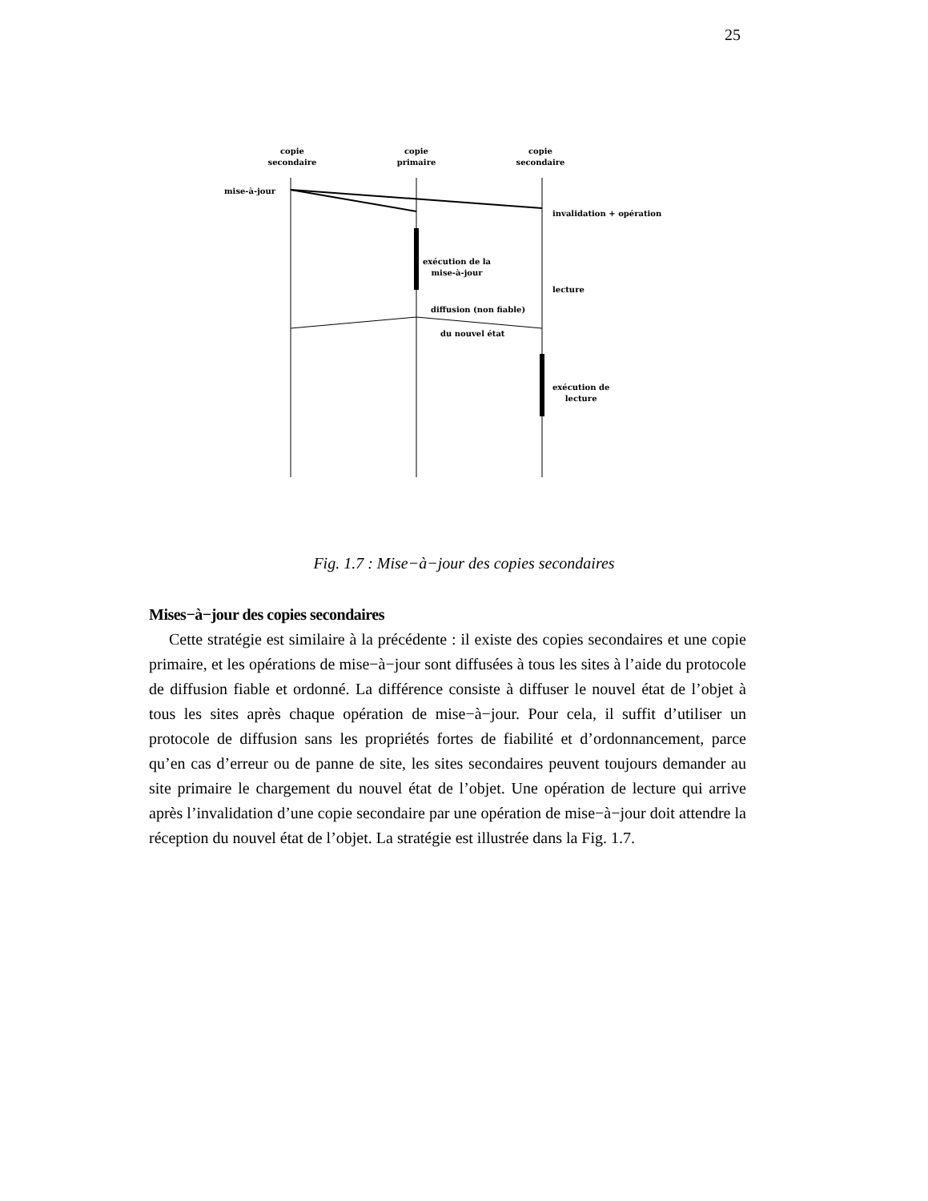25
copie
secondaire
copie
primaire
copie
secondaire
mise-à-jour
invalidation + opération
exécution de la
mise-à-jour
lecture
diffusion (non fiable)
du nouvel état
exécution de
lecture
Fig. 1.7 : Mise−à−jour des copies secondaires
Mises−à−jour des copies secondaires
Cette stratégie est similaire à la précédente : il existe des copies secondaires et une copie primaire, et les opérations de mise−à−jour sont diffusées à tous les sites à l’aide du protocole de diffusion fiable et ordonné. La différence consiste à diffuser le nouvel état de l’objet à tous les sites après chaque opération de mise−à−jour. Pour cela, il suffit d’utiliser un protocole de diffusion sans les propriétés fortes de fiabilité et d’ordonnancement, parce qu’en cas d’erreur ou de panne de site, les sites secondaires peuvent toujours demander au site primaire le chargement du nouvel état de l’objet. Une opération de lecture qui arrive après l’invalidation d’une copie secondaire par une opération de mise−à−jour doit attendre la réception du nouvel état de l’objet. La stratégie est illustrée dans la Fig. 1.7.